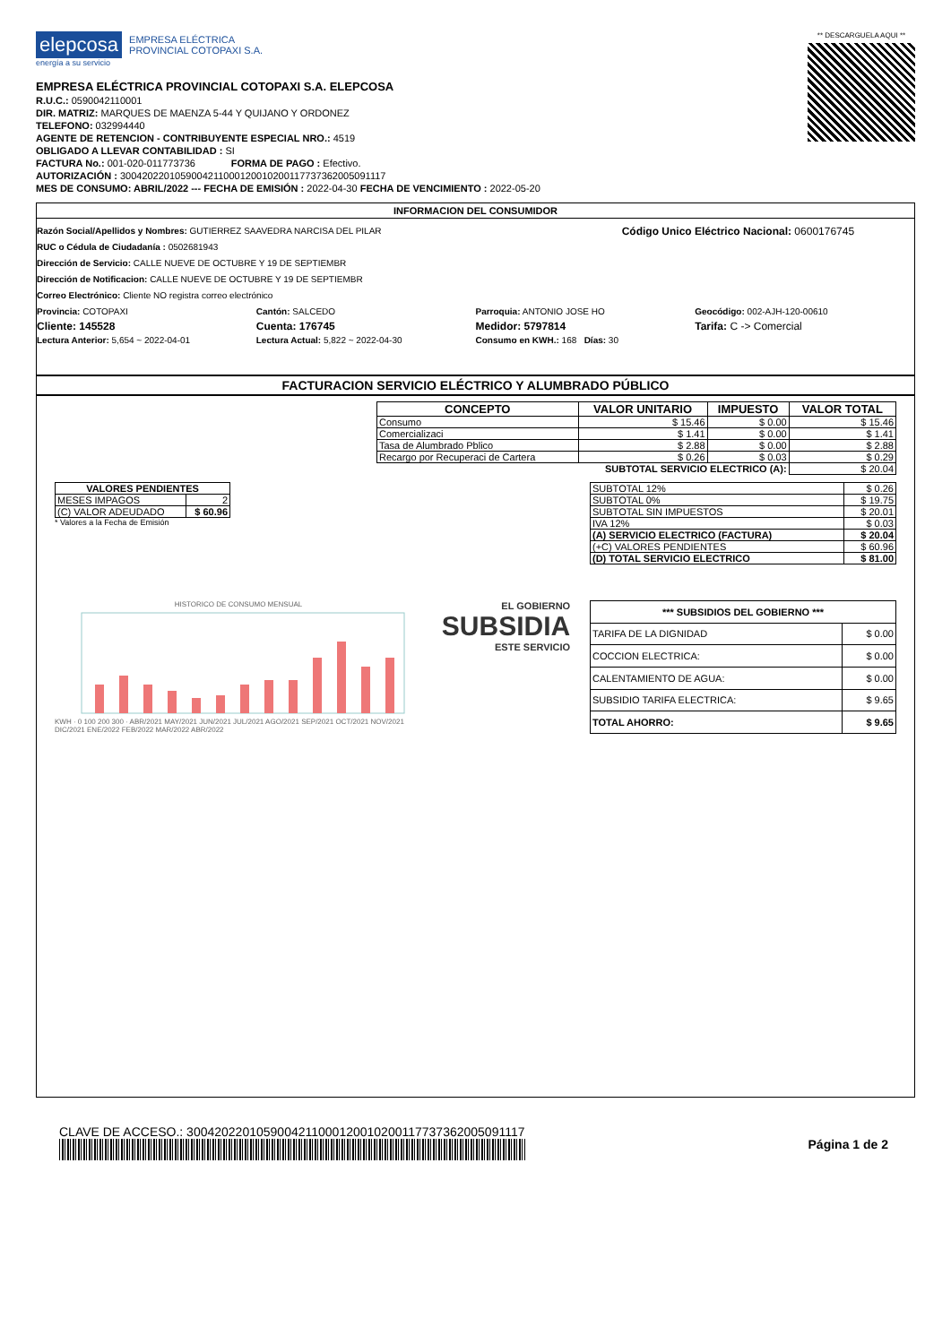elepcosa EMPRESA ELÉCTRICA
PROVINCIAL COTOPAXI S.A.
energía a su servicio
EMPRESA ELÉCTRICA PROVINCIAL COTOPAXI S.A. ELEPCOSA
R.U.C.: 0590042110001
DIR. MATRIZ: MARQUES DE MAENZA 5-44 Y QUIJANO Y ORDONEZ
TELEFONO: 032994440
AGENTE DE RETENCION - CONTRIBUYENTE ESPECIAL NRO.: 4519
OBLIGADO A LLEVAR CONTABILIDAD : SI
FACTURA No.: 001-020-011773736 FORMA DE PAGO : Efectivo.
AUTORIZACIÓN : 3004202201059004211000120010200117737362005091117
MES DE CONSUMO: ABRIL/2022 --- FECHA DE EMISIÓN : 2022-04-30 FECHA DE VENCIMIENTO : 2022-05-20
** DESCARGUELA AQUI **
INFORMACION DEL CONSUMIDOR
Razón Social/Apellidos y Nombres: GUTIERREZ SAAVEDRA NARCISA DEL PILAR
Código Unico Eléctrico Nacional: 0600176745
RUC o Cédula de Ciudadanía : 0502681943
Dirección de Servicio: CALLE NUEVE DE OCTUBRE Y 19 DE SEPTIEMBR
Dirección de Notificacion: CALLE NUEVE DE OCTUBRE Y 19 DE SEPTIEMBR
Correo Electrónico: Cliente NO registra correo electrónico
Provincia: COTOPAXI Cantón: SALCEDO Parroquia: ANTONIO JOSE HO Geocódigo: 002-AJH-120-00610
Cliente: 145528 Cuenta: 176745 Medidor: 5797814 Tarifa: C -> Comercial
Lectura Anterior: 5,654 ~ 2022-04-01
Lectura Actual: 5,822 ~ 2022-04-30
Consumo en KWH.: 168 Días: 30
FACTURACION SERVICIO ELÉCTRICO Y ALUMBRADO PÚBLICO
| CONCEPTO | VALOR UNITARIO | IMPUESTO | VALOR TOTAL |
| --- | --- | --- | --- |
| Consumo | $ 15.46 | $ 0.00 | $ 15.46 |
| Comercializaci | $ 1.41 | $ 0.00 | $ 1.41 |
| Tasa de Alumbrado Pblico | $ 2.88 | $ 0.00 | $ 2.88 |
| Recargo por Recuperaci de Cartera | $ 0.26 | $ 0.03 | $ 0.29 |
| SUBTOTAL SERVICIO ELECTRICO (A): | | | $ 20.04 |
| VALORES PENDIENTES | |
| --- | --- |
| MESES IMPAGOS | 2 |
| (C) VALOR ADEUDADO | $ 60.96 |
* Valores a la Fecha de Emisión
| SUBTOTAL 12% | $ 0.26 |
| SUBTOTAL 0% | $ 19.75 |
| SUBTOTAL SIN IMPUESTOS | $ 20.01 |
| IVA 12% | $ 0.03 |
| (A) SERVICIO ELECTRICO (FACTURA) | $ 20.04 |
| (+C) VALORES PENDIENTES | $ 60.96 |
| (D) TOTAL SERVICIO ELECTRICO | $ 81.00 |
HISTORICO DE CONSUMO MENSUAL
KWH · 0 100 200 300 · ABR/2021 MAY/2021 JUN/2021 JUL/2021 AGO/2021 SEP/2021 OCT/2021 NOV/2021 DIC/2021 ENE/2022 FEB/2022 MAR/2022 ABR/2022
EL GOBIERNO
SUBSIDIA
ESTE SERVICIO
| *** SUBSIDIOS DEL GOBIERNO *** | |
| --- | --- |
| TARIFA DE LA DIGNIDAD | $ 0.00 |
| COCCION ELECTRICA: | $ 0.00 |
| CALENTAMIENTO DE AGUA: | $ 0.00 |
| SUBSIDIO TARIFA ELECTRICA: | $ 9.65 |
| TOTAL AHORRO: | $ 9.65 |
CLAVE DE ACCESO.: 3004202201059004211000120010200117737362005091117
Página 1 de 2